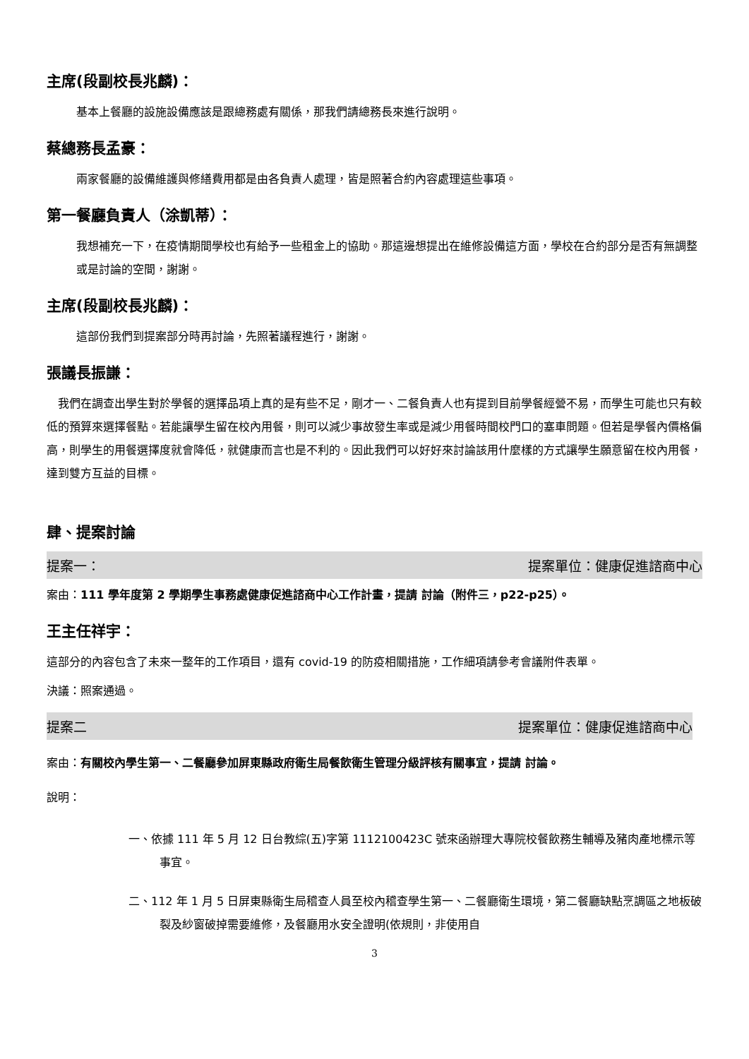主席(段副校長兆麟)：
基本上餐廳的設施設備應該是跟總務處有關係，那我們請總務長來進行說明。
蔡總務長孟豪：
兩家餐廳的設備維護與修繕費用都是由各負責人處理，皆是照著合約內容處理這些事項。
第一餐廳負責人（涂凱蒂）：
我想補充一下，在疫情期間學校也有給予一些租金上的協助。那這邊想提出在維修設備這方面，學校在合約部分是否有無調整或是討論的空間，謝謝。
主席(段副校長兆麟)：
這部份我們到提案部分時再討論，先照著議程進行，謝謝。
張議長振謙：
　我們在調查出學生對於學餐的選擇品項上真的是有些不足，剛才一、二餐負責人也有提到目前學餐經營不易，而學生可能也只有較低的預算來選擇餐點。若能讓學生留在校內用餐，則可以減少事故發生率或是減少用餐時間校門口的塞車問題。但若是學餐內價格偏高，則學生的用餐選擇度就會降低，就健康而言也是不利的。因此我們可以好好來討論該用什麼樣的方式讓學生願意留在校內用餐，達到雙方互益的目標。
肆、提案討論
提案一： 提案單位：健康促進諮商中心
案由：111 學年度第 2 學期學生事務處健康促進諮商中心工作計畫，提請 討論（附件三，p22-p25）。
王主任祥宇：
這部分的內容包含了未來一整年的工作項目，還有 covid-19 的防疫相關措施，工作細項請參考會議附件表單。
決議：照案通過。
提案二 提案單位：健康促進諮商中心
案由：有關校內學生第一、二餐廳參加屏東縣政府衛生局餐飲衛生管理分級評核有關事宜，提請 討論。
說明：
一、依據 111 年 5 月 12 日台教綜(五)字第 1112100423C 號來函辦理大專院校餐飲務生輔導及豬肉產地標示等事宜。
二、112 年 1 月 5 日屏東縣衛生局稽查人員至校內稽查學生第一、二餐廳衛生環境，第二餐廳缺點烹調區之地板破裂及紗窗破掉需要維修，及餐廳用水安全證明(依規則，非使用自
3